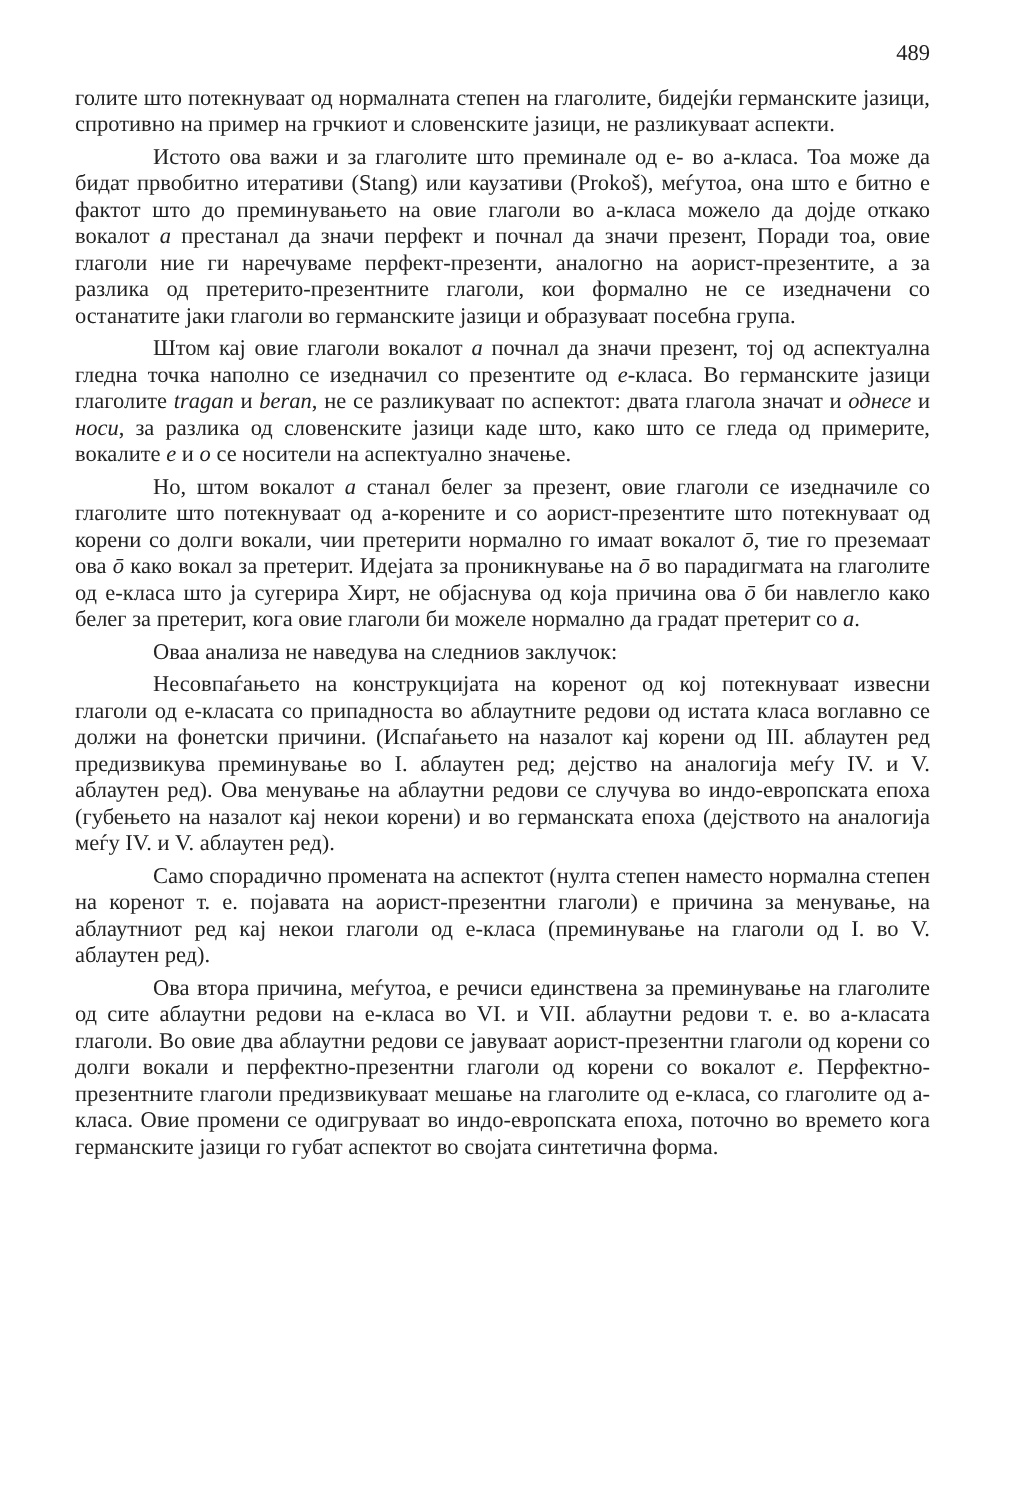489
голите што потекнуваат од нормалната степен на глаголите, бидејќи германските јазици, спротивно на пример на грчкиот и словенските јазици, не разликуваат аспекти.
Истото ова важи и за глаголите што преминале од е- во а-класа. Тоа може да бидат првобитно итеративи (Stang) или каузативи (Prokoš), меѓутоа, она што е битно е фактот што до преминувањето на овие глаголи во а-класа можело да дојде откако вокалот a престанал да значи перфект и почнал да значи презент, Поради тоа, овие глаголи ние ги наречуваме перфект-презенти, аналогно на аорист-презентите, а за разлика од претерито-презентните глаголи, кои формално не се изедначени со останатите јаки глаголи во германските јазици и образуваат посебна група.
Штом кај овие глаголи вокалот a почнал да значи презент, тој од аспектуална гледна точка наполно се изедначил со презентите од e-класа. Во германските јазици глаголите tragan и beran, не се разликуваат по аспектот: двата глагола значат и однесе и носи, за разлика од словенските јазици каде што, како што се гледа од примерите, вокалите e и o се носители на аспектуално значење.
Но, штом вокалот a станал белег за презент, овие глаголи се изедначиле со глаголите што потекнуваат од а-корените и со аорист-презентите што потекнуваат од корени со долги вокали, чии претерити нормално го имаат вокалот ō, тие го преземаат ова ō како вокал за претерит. Идејата за проникнување на ō во парадигмата на глаголите од е-класа што ја сугерира Хирт, не објаснува од која причина ова ō би навлегло како белег за претерит, кога овие глаголи би можеле нормално да градат претерит со a.
Оваа анализа не наведува на следниов заклучок:
Несовпаѓањето на конструкцијата на коренот од кој потекнуваат извесни глаголи од е-класата со припадноста во аблаутните редови од истата класа воглавно се должи на фонетски причини. (Испаѓањето на назалот кај корени од III. аблаутен ред предизвикува преминување во I. аблаутен ред; дејство на аналогија меѓу IV. и V. аблаутен ред). Ова менување на аблаутни редови се случува во индо-европската епоха (губењето на назалот кај некои корени) и во германската епоха (дејството на аналогија меѓу IV. и V. аблаутен ред).
Само спорадично промената на аспектот (нулта степен наместо нормална степен на коренот т. е. појавата на аорист-презентни глаголи) е причина за менување, на аблаутниот ред кај некои глаголи од е-класа (преминување на глаголи од I. во V. аблаутен ред).
Ова втора причина, меѓутоа, е речиси единствена за преминување на глаголите од сите аблаутни редови на е-класа во VI. и VII. аблаутни редови т. е. во а-класата глаголи. Во овие два аблаутни редови се јавуваат аорист-презентни глаголи од корени со долги вокали и перфектно-презентни глаголи од корени со вокалот e. Перфектно-презентните глаголи предизвикуваат мешање на глаголите од е-класа, со глаголите од а-класа. Овие промени се одигруваат во индо-европската епоха, поточно во времето кога германските јазици го губат аспектот во својата синтетична форма.